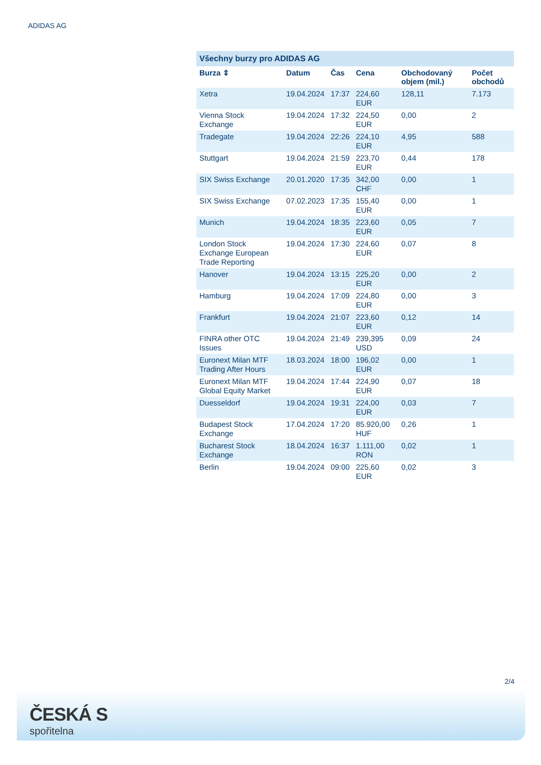ADIDAS AG
Všechny burzy pro ADIDAS AG
| Burza ⇕ | Datum | Čas | Cena | Obchodovaný objem (mil.) | Počet obchodů |
| --- | --- | --- | --- | --- | --- |
| Xetra | 19.04.2024 | 17:37 | 224,60 EUR | 128,11 | 7.173 |
| Vienna Stock Exchange | 19.04.2024 | 17:32 | 224,50 EUR | 0,00 | 2 |
| Tradegate | 19.04.2024 | 22:26 | 224,10 EUR | 4,95 | 588 |
| Stuttgart | 19.04.2024 | 21:59 | 223,70 EUR | 0,44 | 178 |
| SIX Swiss Exchange | 20.01.2020 | 17:35 | 342,00 CHF | 0,00 | 1 |
| SIX Swiss Exchange | 07.02.2023 | 17:35 | 155,40 EUR | 0,00 | 1 |
| Munich | 19.04.2024 | 18:35 | 223,60 EUR | 0,05 | 7 |
| London Stock Exchange European Trade Reporting | 19.04.2024 | 17:30 | 224,60 EUR | 0,07 | 8 |
| Hanover | 19.04.2024 | 13:15 | 225,20 EUR | 0,00 | 2 |
| Hamburg | 19.04.2024 | 17:09 | 224,80 EUR | 0,00 | 3 |
| Frankfurt | 19.04.2024 | 21:07 | 223,60 EUR | 0,12 | 14 |
| FINRA other OTC Issues | 19.04.2024 | 21:49 | 239,395 USD | 0,09 | 24 |
| Euronext Milan MTF Trading After Hours | 18.03.2024 | 18:00 | 196,02 EUR | 0,00 | 1 |
| Euronext Milan MTF Global Equity Market | 19.04.2024 | 17:44 | 224,90 EUR | 0,07 | 18 |
| Duesseldorf | 19.04.2024 | 19:31 | 224,00 EUR | 0,03 | 7 |
| Budapest Stock Exchange | 17.04.2024 | 17:20 | 85.920,00 HUF | 0,26 | 1 |
| Bucharest Stock Exchange | 18.04.2024 | 16:37 | 1.111,00 RON | 0,02 | 1 |
| Berlin | 19.04.2024 | 09:00 | 225,60 EUR | 0,02 | 3 |
2/4
ČESKÁ S
spořitelna